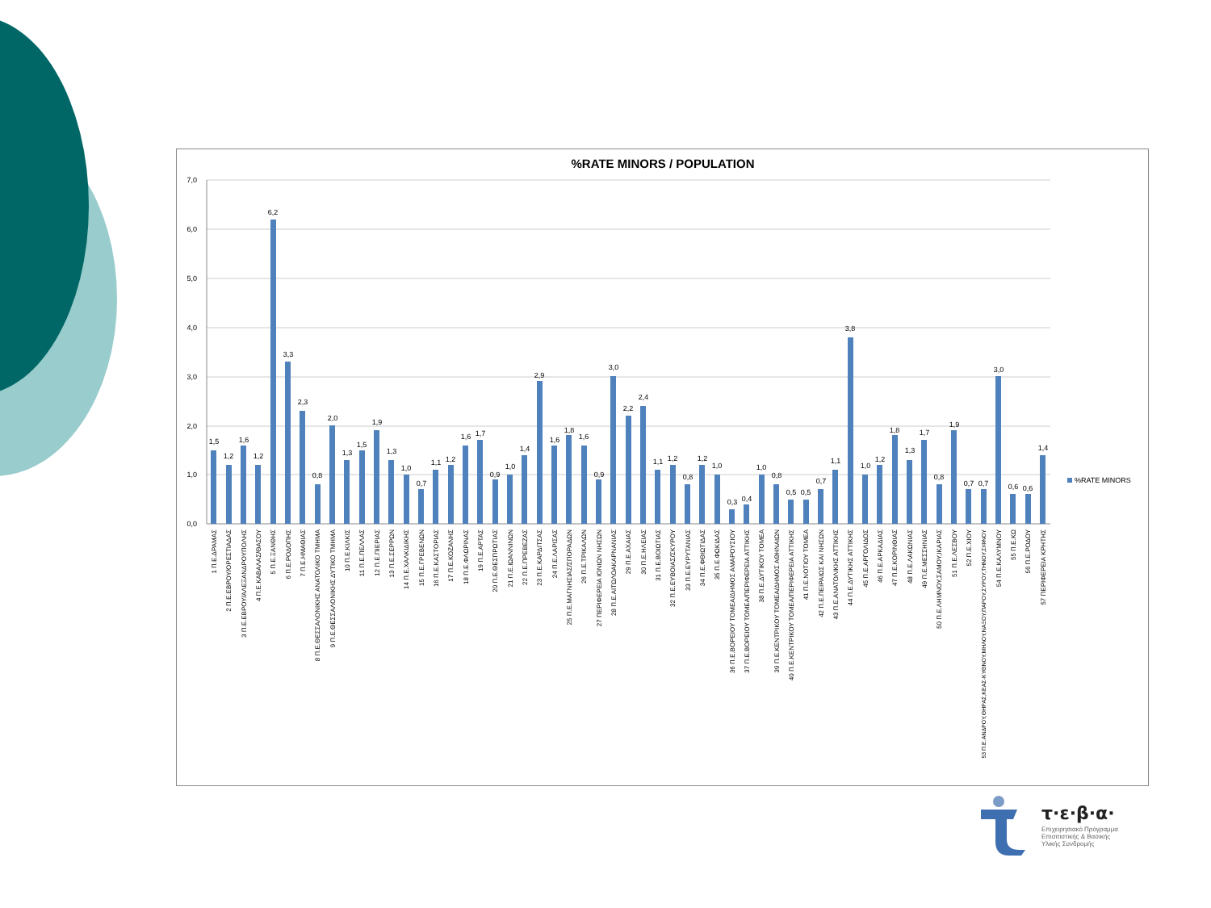%RATE MINORS / POPULATION
7,0
6,0
5,0
4,0
3,0
2,0
1,0
0,0
1,5
1,2
1,6
1,2
6,2
3,3
2,3
0,8
2,0
1,3
1,5
1,9
1,3
1,0
0,7
1,1
1,2
1,6
1,7
0,9
1,0
1,4
2,9
1,6
1,8
1,6
0,9
3,0
2,2
2,4
1,1
1,2
0,8
1,2
1,0
0,3
0,4
1,0
0,8
0,5
0,5
0,7
1,1
3,8
1,0
1,2
1,8
1,3
1,7
0,8
1,9
0,7
0,7
3,0
0,6
0,6
1,4
1 Π.Ε.ΔΡΑΜΑΣ
2 Π.Ε.ΕΒΡΟΥ/ΟΡΕΣΤΙΑΔΑΣ
3 Π.Ε.ΕΒΡΟΥ/ΑΛΕΞΑΝΔΡΟΥΠΟΛΗΣ
4 Π.Ε.ΚΑΒΑΛΑΣ/ΘΑΣΟΥ
5 Π.Ε.ΞΑΝΘΗΣ
6 Π.Ε.ΡΟΔΟΠΗΣ
7 Π.Ε.ΗΜΑΘΙΑΣ
8 Π.Ε.ΘΕΣΣΑΛΟΝΙΚΗΣ ΑΝΑΤΟΛΙΚΟ ΤΜΗΜΑ
9 Π.Ε.ΘΕΣΣΑΛΟΝΙΚΗΣ ΔΥΤΙΚΟ ΤΜΗΜΑ
10 Π.Ε.ΚΙΛΚΙΣ
11 Π.Ε.ΠΕΛΛΑΣ
12 Π.Ε.ΠΙΕΡΙΑΣ
13 Π.Ε.ΣΕΡΡΩΝ
14 Π.Ε.ΧΑΛΚΙΔΙΚΗΣ
15 Π.Ε.ΓΡΕΒΕΝΩΝ
16 Π.Ε.ΚΑΣΤΟΡΙΑΣ
17 Π.Ε.ΚΟΖΑΝΗΣ
18 Π.Ε.ΦΛΩΡΙΝΑΣ
19 Π.Ε.ΑΡΤΑΣ
20 Π.Ε.ΘΕΣΠΡΩΤΙΑΣ
21 Π.Ε.ΙΩΑΝΝΙΝΩΝ
22 Π.Ε.ΠΡΕΒΕΖΑΣ
23 Π.Ε.ΚΑΡΔΙΤΣΑΣ
24 Π.Ε.ΛΑΡΙΣΑΣ
25 Π.Ε.ΜΑΓΝΗΣΙΑΣ/ΣΠΟΡΑΔΩΝ
26 Π.Ε.ΤΡΙΚΑΛΩΝ
27 ΠΕΡΙΦΕΡΕΙΑ ΙΟΝΙΩΝ ΝΗΣΩΝ
28 Π.Ε.ΑΙΤΩΛΟΑΚΑΡΝΑΝΙΑΣ
29 Π.Ε.ΑΧΑΙΑΣ
30 Π.Ε.ΗΛΕΙΑΣ
31 Π.Ε.ΒΟΙΩΤΙΑΣ
32 Π.Ε.ΕΥΒΟΙΑΣ/ΣΚΥΡΟΥ
33 Π.Ε.ΕΥΡΥΤΑΝΙΑΣ
34 Π.Ε.ΦΘΙΩΤΙΔΑΣ
35 Π.Ε.ΦΩΚΙΔΑΣ
36 Π.Ε.ΒΟΡΕΙΟΥ ΤΟΜΕΑ/ΔΗΜΟΣ ΑΜΑΡΟΥΣΙΟΥ
37 Π.Ε.ΒΟΡΕΙΟΥ ΤΟΜΕΑ/ΠΕΡΙΦΕΡΕΙΑ ΑΤΤΙΚΗΣ
38 Π.Ε.ΔΥΤΙΚΟΥ ΤΟΜΕΑ
39 Π.Ε.ΚΕΝΤΡΙΚΟΥ ΤΟΜΕΑ/ΔΗΜΟΣ ΑΘΗΝΑΙΩΝ
40 Π.Ε.ΚΕΝΤΡΙΚΟΥ ΤΟΜΕΑ/ΠΕΡΙΦΕΡΕΙΑ ΑΤΤΙΚΗΣ
41 Π.Ε.ΝΟΤΙΟΥ ΤΟΜΕΑ
42 Π.Ε.ΠΕΙΡΑΙΩΣ ΚΑΙ ΝΗΣΩΝ
43 Π.Ε.ΑΝΑΤΟΛΙΚΗΣ ΑΤΤΙΚΗΣ
44 Π.Ε.ΔΥΤΙΚΗΣ ΑΤΤΙΚΗΣ
45 Π.Ε.ΑΡΓΟΛΙΔΟΣ
46 Π.Ε.ΑΡΚΑΔΙΑΣ
47 Π.Ε.ΚΟΡΙΝΘΙΑΣ
48 Π.Ε.ΛΑΚΩΝΙΑΣ
49 Π.Ε.ΜΕΣΣΗΝΙΑΣ
50 Π.Ε.ΛΗΜΝΟΥ,ΣΑΜΟΥ,ΙΚΑΡΙΑΣ
51 Π.Ε.ΛΕΣΒΟΥ
52 Π.Ε.ΧΙΟΥ
53 Π.Ε.ΑΝΔΡΟΥ,ΘΗΡΑΣ,ΚΕΑΣ-ΚΥΘΝΟΥ,ΜΗΛΟΥ,ΝΑΞΟΥ,ΠΑΡΟΥ,ΣΥΡΟΥ,ΤΗΝΟΥ,ΣΙΦΝΟΥ
54 Π.Ε.ΚΑΛΥΜΝΟΥ
55 Π.Ε.ΚΩ
56 Π.Ε.ΡΟΔΟΥ
57 ΠΕΡΙΦΕΡΕΙΑ ΚΡΗΤΗΣ
%RATE MINORS
τ·ε·β·α·
Επιχειρησιακό Πρόγραμμα
Επισιτιστικής & Βασικής
Υλικής Συνδρομής